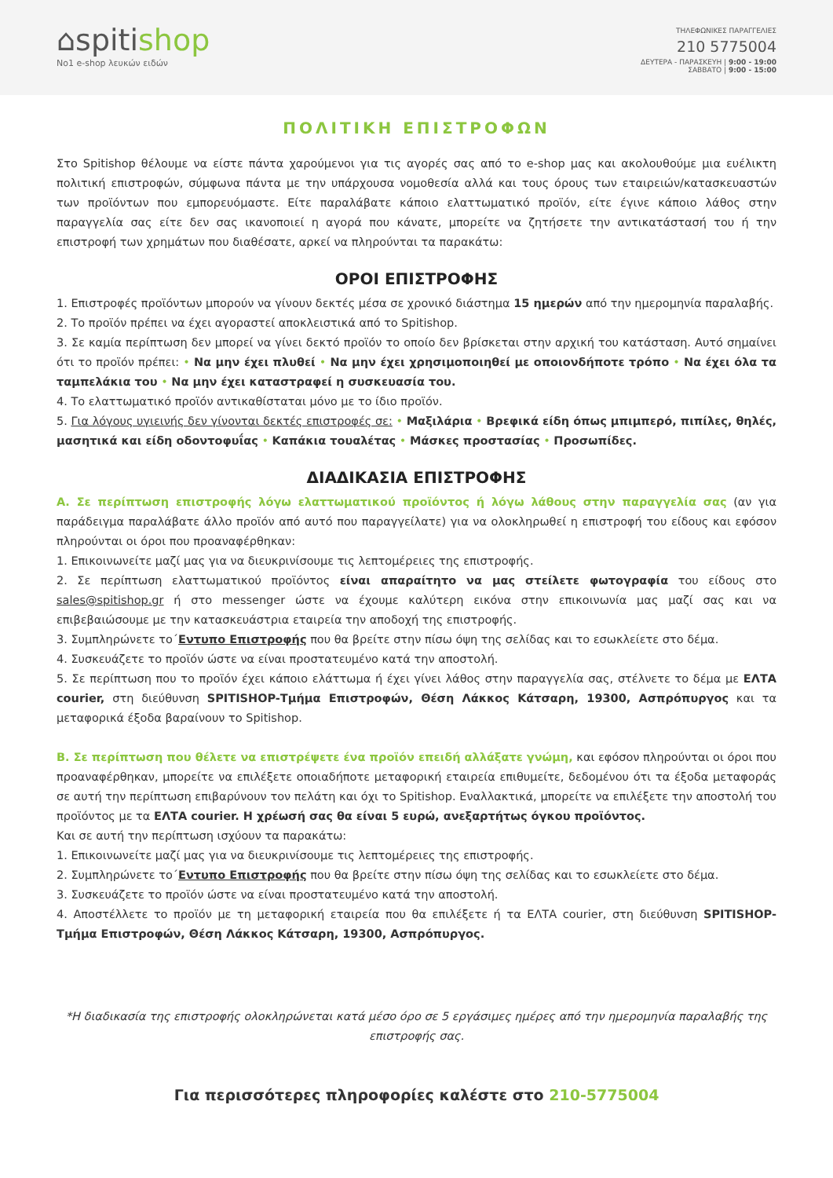⌂spitishop
No1 e-shop λευκών ειδών
ΤΗΛΕΦΩΝΙΚΕΣ ΠΑΡΑΓΓΕΛΙΕΣ
210 5775004
ΔΕΥΤΕΡΑ - ΠΑΡΑΣΚΕΥΗ | 9:00 - 19:00
ΣΑΒΒΑΤΟ | 9:00 - 15:00
ΠΟΛΙΤΙΚΗ ΕΠΙΣΤΡΟΦΩΝ
Στο Spitishop θέλουμε να είστε πάντα χαρούμενοι για τις αγορές σας από το e-shop μας και ακολουθούμε μια ευέλικτη πολιτική επιστροφών, σύμφωνα πάντα με την υπάρχουσα νομοθεσία αλλά και τους όρους των εταιρειών/κατασκευαστών των προϊόντων που εμπορευόμαστε. Είτε παραλάβατε κάποιο ελαττωματικό προϊόν, είτε έγινε κάποιο λάθος στην παραγγελία σας είτε δεν σας ικανοποιεί η αγορά που κάνατε, μπορείτε να ζητήσετε την αντικατάστασή του ή την επιστροφή των χρημάτων που διαθέσατε, αρκεί να πληρούνται τα παρακάτω:
ΟΡΟΙ ΕΠΙΣΤΡΟΦΗΣ
1. Επιστροφές προϊόντων μπορούν να γίνουν δεκτές μέσα σε χρονικό διάστημα 15 ημερών από την ημερομηνία παραλαβής.
2. Το προϊόν πρέπει να έχει αγοραστεί αποκλειστικά από το Spitishop.
3. Σε καμία περίπτωση δεν μπορεί να γίνει δεκτό προϊόν το οποίο δεν βρίσκεται στην αρχική του κατάσταση. Αυτό σημαίνει ότι το προϊόν πρέπει: • Να μην έχει πλυθεί • Να μην έχει χρησιμοποιηθεί με οποιονδήποτε τρόπο • Να έχει όλα τα ταμπελάκια του • Να μην έχει καταστραφεί η συσκευασία του.
4. Το ελαττωματικό προϊόν αντικαθίσταται μόνο με το ίδιο προϊόν.
5. Για λόγους υγιεινής δεν γίνονται δεκτές επιστροφές σε: • Μαξιλάρια • Βρεφικά είδη όπως μπιμπερό, πιπίλες, θηλές, μασητικά και είδη οδοντοφυΐας • Καπάκια τουαλέτας • Μάσκες προστασίας • Προσωπίδες.
ΔΙΑΔΙΚΑΣΙΑ ΕΠΙΣΤΡΟΦΗΣ
Α. Σε περίπτωση επιστροφής λόγω ελαττωματικού προϊόντος ή λόγω λάθους στην παραγγελία σας (αν για παράδειγμα παραλάβατε άλλο προϊόν από αυτό που παραγγείλατε) για να ολοκληρωθεί η επιστροφή του είδους και εφόσον πληρούνται οι όροι που προαναφέρθηκαν:
1. Επικοινωνείτε μαζί μας για να διευκρινίσουμε τις λεπτομέρειες της επιστροφής.
2. Σε περίπτωση ελαττωματικού προϊόντος είναι απαραίτητο να μας στείλετε φωτογραφία του είδους στο sales@spitishop.gr ή στο messenger ώστε να έχουμε καλύτερη εικόνα στην επικοινωνία μας μαζί σας και να επιβεβαιώσουμε με την κατασκευάστρια εταιρεία την αποδοχή της επιστροφής.
3. Συμπληρώνετε το΄Εντυπο Επιστροφής που θα βρείτε στην πίσω όψη της σελίδας και το εσωκλείετε στο δέμα.
4. Συσκευάζετε το προϊόν ώστε να είναι προστατευμένο κατά την αποστολή.
5. Σε περίπτωση που το προϊόν έχει κάποιο ελάττωμα ή έχει γίνει λάθος στην παραγγελία σας, στέλνετε το δέμα με ΕΛΤΑ courier, στη διεύθυνση SPITISHOP-Τμήμα Επιστροφών, Θέση Λάκκος Κάτσαρη, 19300, Ασπρόπυργος και τα μεταφορικά έξοδα βαραίνουν το Spitishop.
Β. Σε περίπτωση που θέλετε να επιστρέψετε ένα προϊόν επειδή αλλάξατε γνώμη, και εφόσον πληρούνται οι όροι που προαναφέρθηκαν, μπορείτε να επιλέξετε οποιαδήποτε μεταφορική εταιρεία επιθυμείτε, δεδομένου ότι τα έξοδα μεταφοράς σε αυτή την περίπτωση επιβαρύνουν τον πελάτη και όχι το Spitishop. Εναλλακτικά, μπορείτε να επιλέξετε την αποστολή του προϊόντος με τα ΕΛΤΑ courier. Η χρέωσή σας θα είναι 5 ευρώ, ανεξαρτήτως όγκου προϊόντος.
Και σε αυτή την περίπτωση ισχύουν τα παρακάτω:
1. Επικοινωνείτε μαζί μας για να διευκρινίσουμε τις λεπτομέρειες της επιστροφής.
2. Συμπληρώνετε το΄Εντυπο Επιστροφής που θα βρείτε στην πίσω όψη της σελίδας και το εσωκλείετε στο δέμα.
3. Συσκευάζετε το προϊόν ώστε να είναι προστατευμένο κατά την αποστολή.
4. Αποστέλλετε το προϊόν με τη μεταφορική εταιρεία που θα επιλέξετε ή τα ΕΛΤΑ courier, στη διεύθυνση SPITISHOP-Τμήμα Επιστροφών, Θέση Λάκκος Κάτσαρη, 19300, Ασπρόπυργος.
*Η διαδικασία της επιστροφής ολοκληρώνεται κατά μέσο όρο σε 5 εργάσιμες ημέρες από την ημερομηνία παραλαβής της επιστροφής σας.
Για περισσότερες πληροφορίες καλέστε στο 210-5775004